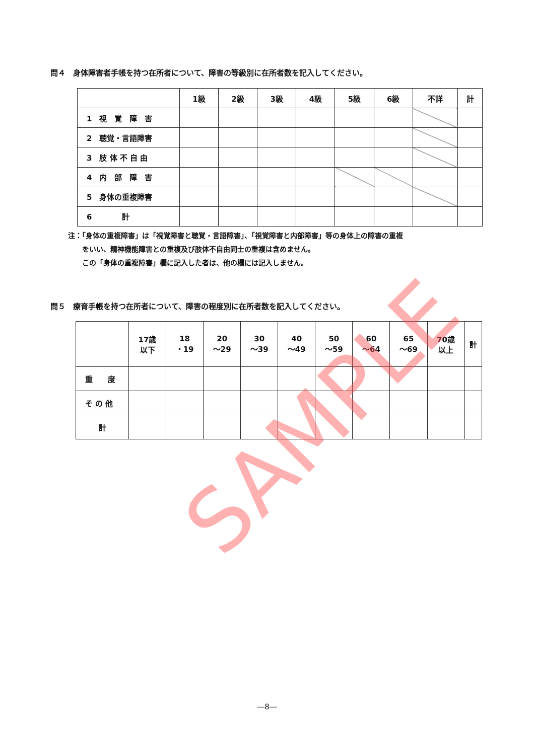問４　身体障害者手帳を持つ在所者について、障害の等級別に在所者数を記入してください。
| | 1級 | 2級 | 3級 | 4級 | 5級 | 6級 | 不詳 | 計 |
| --- | --- | --- | --- | --- | --- | --- | --- | --- |
| 1 視 覚 障 害 | | | | | | | | |
| 2 聴覚・言語障害 | | | | | | | | |
| 3 肢 体 不 自 由 | | | | | | | | |
| 4 内 部 障 害 | | | | | | | | |
| 5 身体の重複障害 | | | | | | | | |
| 6 計 | | | | | | | | |
注：「身体の重複障害」は「視覚障害と聴覚・言語障害」、「視覚障害と内部障害」等の身体上の障害の重複
　　をいい、精神機能障害との重複及び肢体不自由同士の重複は含めません。
　　この「身体の重複障害」欄に記入した者は、他の欄には記入しません。
問５　療育手帳を持つ在所者について、障害の程度別に在所者数を記入してください。
| | 17歳 以下 | 18 ・19 | 20 ～29 | 30 ～39 | 40 ～49 | 50 ～59 | 60 ～64 | 65 ～69 | 70歳 以上 | 計 |
| --- | --- | --- | --- | --- | --- | --- | --- | --- | --- | --- |
| 重 度 | | | | | | | | | | |
| そ の 他 | | | | | | | | | | |
| 計 | | | | | | | | | | |
SAMPLE
―8―